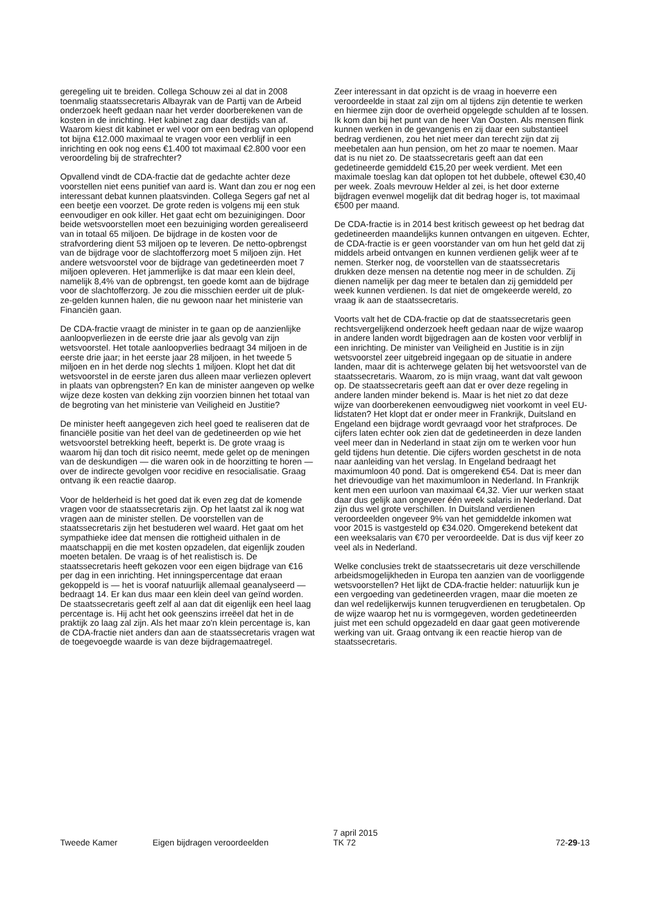geregeling uit te breiden. Collega Schouw zei al dat in 2008 toenmalig staatssecretaris Albayrak van de Partij van de Arbeid onderzoek heeft gedaan naar het verder doorberekenen van de kosten in de inrichting. Het kabinet zag daar destijds van af. Waarom kiest dit kabinet er wel voor om een bedrag van oplopend tot bijna €12.000 maximaal te vragen voor een verblijf in een inrichting en ook nog eens €1.400 tot maximaal €2.800 voor een veroordeling bij de strafrechter?
Opvallend vindt de CDA-fractie dat de gedachte achter deze voorstellen niet eens punitief van aard is. Want dan zou er nog een interessant debat kunnen plaatsvinden. Collega Segers gaf net al een beetje een voorzet. De grote reden is volgens mij een stuk eenvoudiger en ook killer. Het gaat echt om bezuinigingen. Door beide wetsvoorstellen moet een bezuiniging worden gerealiseerd van in totaal 65 miljoen. De bijdrage in de kosten voor de strafvordering dient 53 miljoen op te leveren. De netto-opbrengst van de bijdrage voor de slachtofferzorg moet 5 miljoen zijn. Het andere wetsvoorstel voor de bijdrage van gedetineerden moet 7 miljoen opleveren. Het jammerlijke is dat maar een klein deel, namelijk 8,4% van de opbrengst, ten goede komt aan de bijdrage voor de slachtofferzorg. Je zou die misschien eerder uit de pluk-ze-gelden kunnen halen, die nu gewoon naar het ministerie van Financiën gaan.
De CDA-fractie vraagt de minister in te gaan op de aanzienlijke aanloopverliezen in de eerste drie jaar als gevolg van zijn wetsvoorstel. Het totale aanloopverlies bedraagt 34 miljoen in de eerste drie jaar; in het eerste jaar 28 miljoen, in het tweede 5 miljoen en in het derde nog slechts 1 miljoen. Klopt het dat dit wetsvoorstel in de eerste jaren dus alleen maar verliezen oplevert in plaats van opbrengsten? En kan de minister aangeven op welke wijze deze kosten van dekking zijn voorzien binnen het totaal van de begroting van het ministerie van Veiligheid en Justitie?
De minister heeft aangegeven zich heel goed te realiseren dat de financiële positie van het deel van de gedetineerden op wie het wetsvoorstel betrekking heeft, beperkt is. De grote vraag is waarom hij dan toch dit risico neemt, mede gelet op de meningen van de deskundigen — die waren ook in de hoorzitting te horen — over de indirecte gevolgen voor recidive en resocialisatie. Graag ontvang ik een reactie daarop.
Voor de helderheid is het goed dat ik even zeg dat de komende vragen voor de staatssecretaris zijn. Op het laatst zal ik nog wat vragen aan de minister stellen. De voorstellen van de staatssecretaris zijn het bestuderen wel waard. Het gaat om het sympathieke idee dat mensen die rottigheid uithalen in de maatschappij en die met kosten opzadelen, dat eigenlijk zouden moeten betalen. De vraag is of het realistisch is. De staatssecretaris heeft gekozen voor een eigen bijdrage van €16 per dag in een inrichting. Het inningspercentage dat eraan gekoppeld is — het is vooraf natuurlijk allemaal geanalyseerd — bedraagt 14. Er kan dus maar een klein deel van geïnd worden. De staatssecretaris geeft zelf al aan dat dit eigenlijk een heel laag percentage is. Hij acht het ook geenszins irreëel dat het in de praktijk zo laag zal zijn. Als het maar zo'n klein percentage is, kan de CDA-fractie niet anders dan aan de staatssecretaris vragen wat de toegevoegde waarde is van deze bijdragemaatregel.
Zeer interessant in dat opzicht is de vraag in hoeverre een veroordeelde in staat zal zijn om al tijdens zijn detentie te werken en hiermee zijn door de overheid opgelegde schulden af te lossen. Ik kom dan bij het punt van de heer Van Oosten. Als mensen flink kunnen werken in de gevangenis en zij daar een substantieel bedrag verdienen, zou het niet meer dan terecht zijn dat zij meebetalen aan hun pension, om het zo maar te noemen. Maar dat is nu niet zo. De staatssecretaris geeft aan dat een gedetineerde gemiddeld €15,20 per week verdient. Met een maximale toeslag kan dat oplopen tot het dubbele, oftewel €30,40 per week. Zoals mevrouw Helder al zei, is het door externe bijdragen evenwel mogelijk dat dit bedrag hoger is, tot maximaal €500 per maand.
De CDA-fractie is in 2014 best kritisch geweest op het bedrag dat gedetineerden maandelijks kunnen ontvangen en uitgeven. Echter, de CDA-fractie is er geen voorstander van om hun het geld dat zij middels arbeid ontvangen en kunnen verdienen gelijk weer af te nemen. Sterker nog, de voorstellen van de staatssecretaris drukken deze mensen na detentie nog meer in de schulden. Zij dienen namelijk per dag meer te betalen dan zij gemiddeld per week kunnen verdienen. Is dat niet de omgekeerde wereld, zo vraag ik aan de staatssecretaris.
Voorts valt het de CDA-fractie op dat de staatssecretaris geen rechtsvergelijkend onderzoek heeft gedaan naar de wijze waarop in andere landen wordt bijgedragen aan de kosten voor verblijf in een inrichting. De minister van Veiligheid en Justitie is in zijn wetsvoorstel zeer uitgebreid ingegaan op de situatie in andere landen, maar dit is achterwege gelaten bij het wetsvoorstel van de staatssecretaris. Waarom, zo is mijn vraag, want dat valt gewoon op. De staatssecretaris geeft aan dat er over deze regeling in andere landen minder bekend is. Maar is het niet zo dat deze wijze van doorberekenen eenvoudigweg niet voorkomt in veel EU-lidstaten? Het klopt dat er onder meer in Frankrijk, Duitsland en Engeland een bijdrage wordt gevraagd voor het strafproces. De cijfers laten echter ook zien dat de gedetineerden in deze landen veel meer dan in Nederland in staat zijn om te werken voor hun geld tijdens hun detentie. Die cijfers worden geschetst in de nota naar aanleiding van het verslag. In Engeland bedraagt het maximumloon 40 pond. Dat is omgerekend €54. Dat is meer dan het drievoudige van het maximumloon in Nederland. In Frankrijk kent men een uurloon van maximaal €4,32. Vier uur werken staat daar dus gelijk aan ongeveer één week salaris in Nederland. Dat zijn dus wel grote verschillen. In Duitsland verdienen veroordeelden ongeveer 9% van het gemiddelde inkomen wat voor 2015 is vastgesteld op €34.020. Omgerekend betekent dat een weeksalaris van €70 per veroordeelde. Dat is dus vijf keer zo veel als in Nederland.
Welke conclusies trekt de staatssecretaris uit deze verschillende arbeidsmogelijkheden in Europa ten aanzien van de voorliggende wetsvoorstellen? Het lijkt de CDA-fractie helder: natuurlijk kun je een vergoeding van gedetineerden vragen, maar die moeten ze dan wel redelijkerwijs kunnen terugverdienen en terugbetalen. Op de wijze waarop het nu is vormgegeven, worden gedetineerden juist met een schuld opgezadeld en daar gaat geen motiverende werking van uit. Graag ontvang ik een reactie hierop van de staatssecretaris.
Tweede Kamer
Eigen bijdragen veroordeelden
7 april 2015
TK 72
72-29-13